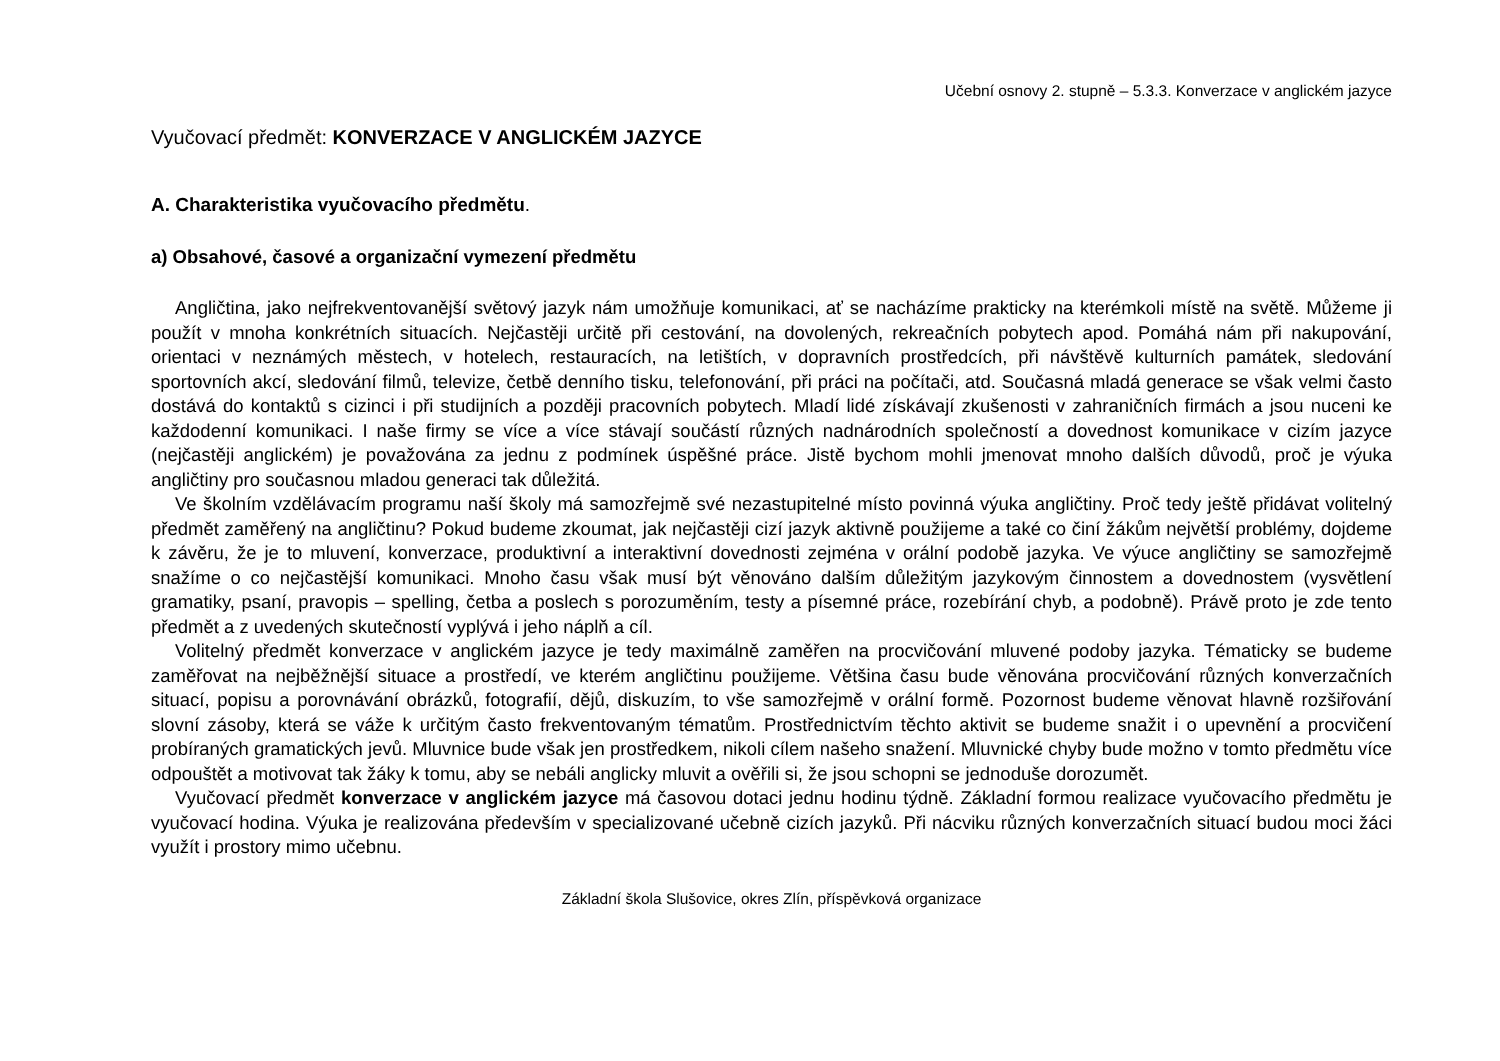Učební osnovy 2. stupně – 5.3.3. Konverzace v anglickém jazyce
Vyučovací předmět: KONVERZACE V ANGLICKÉM JAZYCE
A. Charakteristika vyučovacího předmětu.
a) Obsahové, časové a organizační vymezení předmětu
Angličtina, jako nejfrekventovanější světový jazyk nám umožňuje komunikaci, ať se nacházíme prakticky na kterémkoli místě na světě. Můžeme ji použít v mnoha konkrétních situacích. Nejčastěji určitě při cestování, na dovolených, rekreačních pobytech apod. Pomáhá nám při nakupování, orientaci v neznámých městech, v hotelech, restauracích, na letištích, v dopravních prostředcích, při návštěvě kulturních památek, sledování sportovních akcí, sledování filmů, televize, četbě denního tisku, telefonování, při práci na počítači, atd. Současná mladá generace se však velmi často dostává do kontaktů s cizinci i při studijních a později pracovních pobytech. Mladí lidé získávají zkušenosti v zahraničních firmách a jsou nuceni ke každodenní komunikaci. I naše firmy se více a více stávají součástí různých nadnárodních společností a dovednost komunikace v cizím jazyce (nejčastěji anglickém) je považována za jednu z podmínek úspěšné práce. Jistě bychom mohli jmenovat mnoho dalších důvodů, proč je výuka angličtiny pro současnou mladou generaci tak důležitá.
Ve školním vzdělávacím programu naší školy má samozřejmě své nezastupitelné místo povinná výuka angličtiny. Proč tedy ještě přidávat volitelný předmět zaměřený na angličtinu? Pokud budeme zkoumat, jak nejčastěji cizí jazyk aktivně použijeme a také co činí žákům největší problémy, dojdeme k závěru, že je to mluvení, konverzace, produktivní a interaktivní dovednosti zejména v orální podobě jazyka. Ve výuce angličtiny se samozřejmě snažíme o co nejčastější komunikaci. Mnoho času však musí být věnováno dalším důležitým jazykovým činnostem a dovednostem (vysvětlení gramatiky, psaní, pravopis – spelling, četba a poslech s porozuměním, testy a písemné práce, rozebírání chyb, a podobně). Právě proto je zde tento předmět a z uvedených skutečností vyplývá i jeho náplň a cíl.
Volitelný předmět konverzace v anglickém jazyce je tedy maximálně zaměřen na procvičování mluvené podoby jazyka. Tématicky se budeme zaměřovat na nejběžnější situace a prostředí, ve kterém angličtinu použijeme. Většina času bude věnována procvičování různých konverzačních situací, popisu a porovnávání obrázků, fotografií, dějů, diskuzím, to vše samozřejmě v orální formě. Pozornost budeme věnovat hlavně rozšiřování slovní zásoby, která se váže k určitým často frekventovaným tématům. Prostřednictvím těchto aktivit se budeme snažit i o upevnění a procvičení probíraných gramatických jevů. Mluvnice bude však jen prostředkem, nikoli cílem našeho snažení. Mluvnické chyby bude možno v tomto předmětu více odpouštět a motivovat tak žáky k tomu, aby se nebáli anglicky mluvit a ověřili si, že jsou schopni se jednoduše dorozumět.
Vyučovací předmět konverzace v anglickém jazyce má časovou dotaci jednu hodinu týdně. Základní formou realizace vyučovacího předmětu je vyučovací hodina. Výuka je realizována především v specializované učebně cizích jazyků. Při nácviku různých konverzačních situací budou moci žáci využít i prostory mimo učebnu.
Základní škola Slušovice, okres Zlín, příspěvková organizace